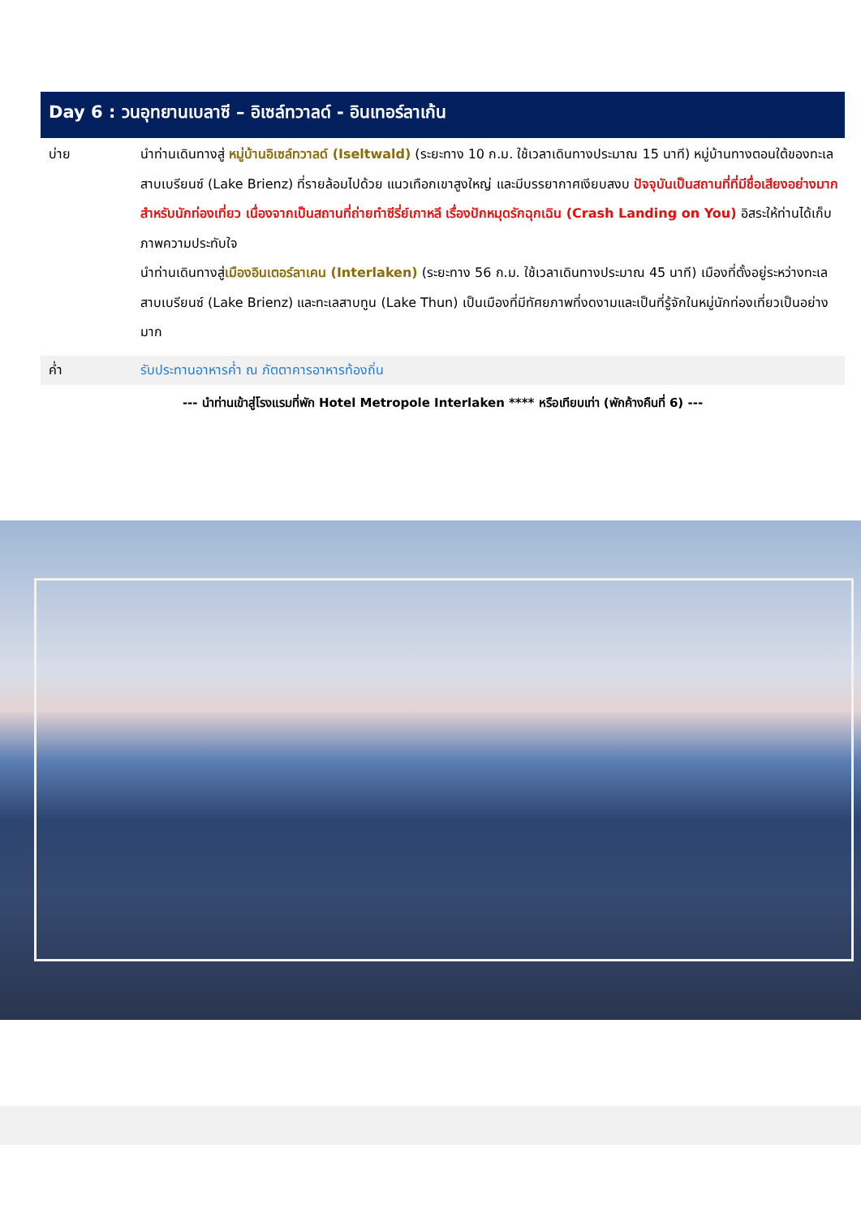Day 6 : วนอุทยานเบลาซี – อิเซล์ทวาลด์ - อินเทอร์ลาเก้น
บ่าย นำท่านเดินทางสู่ หมู่บ้านอิเซล์ทวาลด์ (Iseltwald) (ระยะทาง 10 ก.ม. ใช้เวลาเดินทางประมาณ 15 นาที) หมู่บ้านทางตอนใต้ของทะเลสาบเบรียนซ์ (Lake Brienz) ที่รายล้อมไปด้วย แนวเทือกเขาสูงใหญ่ และมีบรรยากาศเงียบสงบ ปัจจุบันเป็นสถานที่ที่มีชื่อเสียงอย่างมากสำหรับนักท่องเที่ยว เนื่องจากเป็นสถานที่ถ่ายทำซีรี่ย์เกาหลี เรื่องปักหมุดรักฉุกเฉิน (Crash Landing on You) อิสระให้ท่านได้เก็บภาพความประทับใจ
นำท่านเดินทางสู่เมืองอินเตอร์ลาเคน (Interlaken) (ระยะทาง 56 ก.ม. ใช้เวลาเดินทางประมาณ 45 นาที) เมืองที่ตั้งอยู่ระหว่างทะเลสาบเบรียนซ์ (Lake Brienz) และทะเลสาบทูน (Lake Thun) เป็นเมืองที่มีทัศยภาพที่งดงามและเป็นที่รู้จักในหมู่นักท่องเที่ยวเป็นอย่างมาก
ค่ำ รับประทานอาหารค่ำ ณ ภัตตาคารอาหารท้องถิ่น
--- นำท่านเข้าสู่โรงแรมที่พัก Hotel Metropole Interlaken **** หรือเทียบเท่า (พักค้างคืนที่ 6) ---